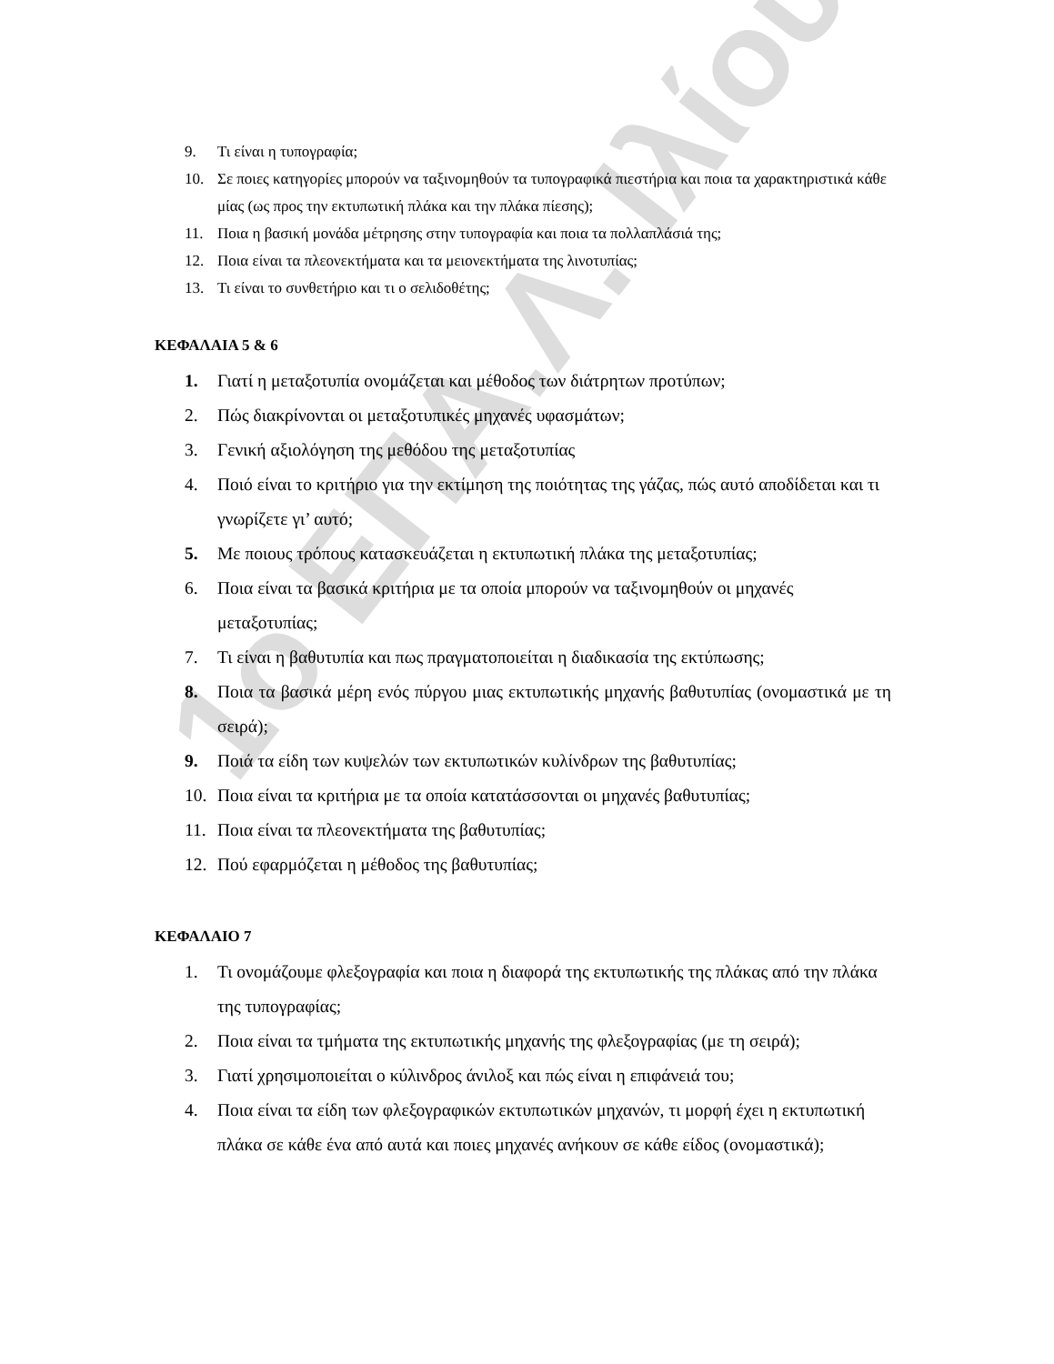1ο ΕΠΑ.Λ. Ιλίου
9. Τι είναι η τυπογραφία;
10. Σε ποιες κατηγορίες μπορούν να ταξινομηθούν τα τυπογραφικά πιεστήρια και ποια τα χαρακτηριστικά κάθε μίας (ως προς την εκτυπωτική πλάκα και την πλάκα πίεσης);
11. Ποια η βασική μονάδα μέτρησης στην τυπογραφία και ποια τα πολλαπλάσιά της;
12. Ποια είναι τα πλεονεκτήματα και τα μειονεκτήματα της λινοτυπίας;
13. Τι είναι το συνθετήριο και τι ο σελιδοθέτης;
ΚΕΦΑΛΑΙΑ 5 & 6
1. Γιατί η μεταξοτυπία ονομάζεται και μέθοδος των διάτρητων προτύπων;
2. Πώς διακρίνονται οι μεταξοτυπικές μηχανές υφασμάτων;
3. Γενική αξιολόγηση της μεθόδου της μεταξοτυπίας
4. Ποιό είναι το κριτήριο για την εκτίμηση της ποιότητας της γάζας, πώς αυτό αποδίδεται και τι γνωρίζετε γι’ αυτό;
5. Με ποιους τρόπους κατασκευάζεται η εκτυπωτική πλάκα της μεταξοτυπίας;
6. Ποια είναι τα βασικά κριτήρια με τα οποία μπορούν να ταξινομηθούν οι μηχανές μεταξοτυπίας;
7. Τι είναι η βαθυτυπία και πως πραγματοποιείται η διαδικασία της εκτύπωσης;
8. Ποια τα βασικά μέρη ενός πύργου μιας εκτυπωτικής μηχανής βαθυτυπίας (ονομαστικά με τη σειρά);
9. Ποιά τα είδη των κυψελών των εκτυπωτικών κυλίνδρων της βαθυτυπίας;
10. Ποια είναι τα κριτήρια με τα οποία κατατάσσονται οι μηχανές βαθυτυπίας;
11. Ποια είναι τα πλεονεκτήματα της βαθυτυπίας;
12. Πού εφαρμόζεται η μέθοδος της βαθυτυπίας;
ΚΕΦΑΛΑΙΟ 7
1. Τι ονομάζουμε φλεξογραφία και ποια η διαφορά της εκτυπωτικής της πλάκας από την πλάκα της τυπογραφίας;
2. Ποια είναι τα τμήματα της εκτυπωτικής μηχανής της φλεξογραφίας (με τη σειρά);
3. Γιατί χρησιμοποιείται ο κύλινδρος άνιλοξ και πώς είναι η επιφάνειά του;
4. Ποια είναι τα είδη των φλεξογραφικών εκτυπωτικών μηχανών, τι μορφή έχει η εκτυπωτική πλάκα σε κάθε ένα από αυτά και ποιες μηχανές ανήκουν σε κάθε είδος (ονομαστικά);